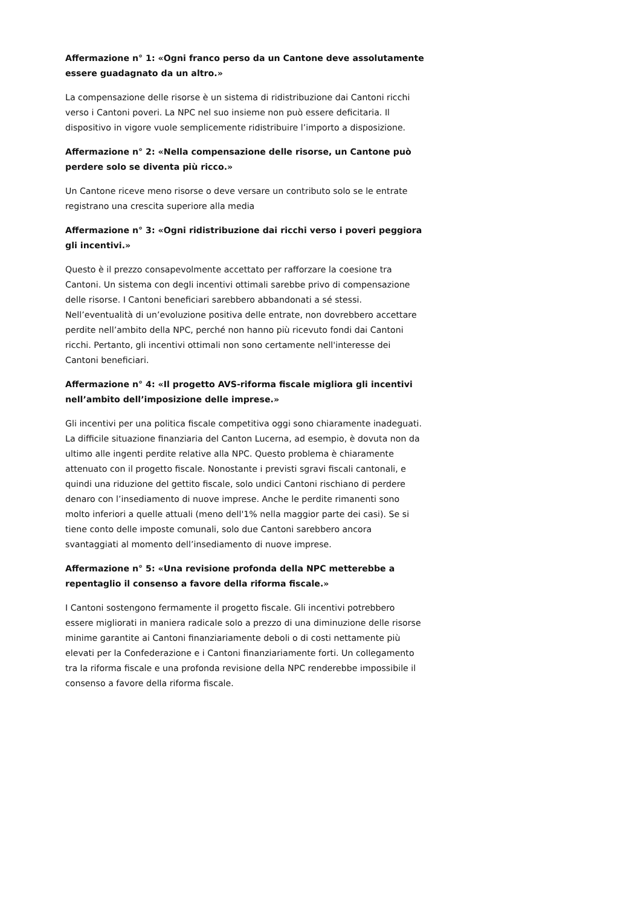Affermazione n° 1: «Ogni franco perso da un Cantone deve assolutamente essere guadagnato da un altro.»
La compensazione delle risorse è un sistema di ridistribuzione dai Cantoni ricchi verso i Cantoni poveri. La NPC nel suo insieme non può essere deficitaria. Il dispositivo in vigore vuole semplicemente ridistribuire l’importo a disposizione.
Affermazione n° 2: «Nella compensazione delle risorse, un Cantone può perdere solo se diventa più ricco.»
Un Cantone riceve meno risorse o deve versare un contributo solo se le entrate registrano una crescita superiore alla media
Affermazione n° 3: «Ogni ridistribuzione dai ricchi verso i poveri peggiora gli incentivi.»
Questo è il prezzo consapevolmente accettato per rafforzare la coesione tra Cantoni. Un sistema con degli incentivi ottimali sarebbe privo di compensazione delle risorse. I Cantoni beneficiari sarebbero abbandonati a sé stessi. Nell’eventualità di un’evoluzione positiva delle entrate, non dovrebbero accettare perdite nell’ambito della NPC, perché non hanno più ricevuto fondi dai Cantoni ricchi. Pertanto, gli incentivi ottimali non sono certamente nell'interesse dei Cantoni beneficiari.
Affermazione n° 4: «Il progetto AVS-riforma fiscale migliora gli incentivi nell’ambito dell’imposizione delle imprese.»
Gli incentivi per una politica fiscale competitiva oggi sono chiaramente inadeguati. La difficile situazione finanziaria del Canton Lucerna, ad esempio, è dovuta non da ultimo alle ingenti perdite relative alla NPC. Questo problema è chiaramente attenuato con il progetto fiscale. Nonostante i previsti sgravi fiscali cantonali, e quindi una riduzione del gettito fiscale, solo undici Cantoni rischiano di perdere denaro con l’insediamento di nuove imprese. Anche le perdite rimanenti sono molto inferiori a quelle attuali (meno dell'1% nella maggior parte dei casi). Se si tiene conto delle imposte comunali, solo due Cantoni sarebbero ancora svantaggiati al momento dell’insediamento di nuove imprese.
Affermazione n° 5: «Una revisione profonda della NPC metterebbe a repentaglio il consenso a favore della riforma fiscale.»
I Cantoni sostengono fermamente il progetto fiscale. Gli incentivi potrebbero essere migliorati in maniera radicale solo a prezzo di una diminuzione delle risorse minime garantite ai Cantoni finanziariamente deboli o di costi nettamente più elevati per la Confederazione e i Cantoni finanziariamente forti. Un collegamento tra la riforma fiscale e una profonda revisione della NPC renderebbe impossibile il consenso a favore della riforma fiscale.